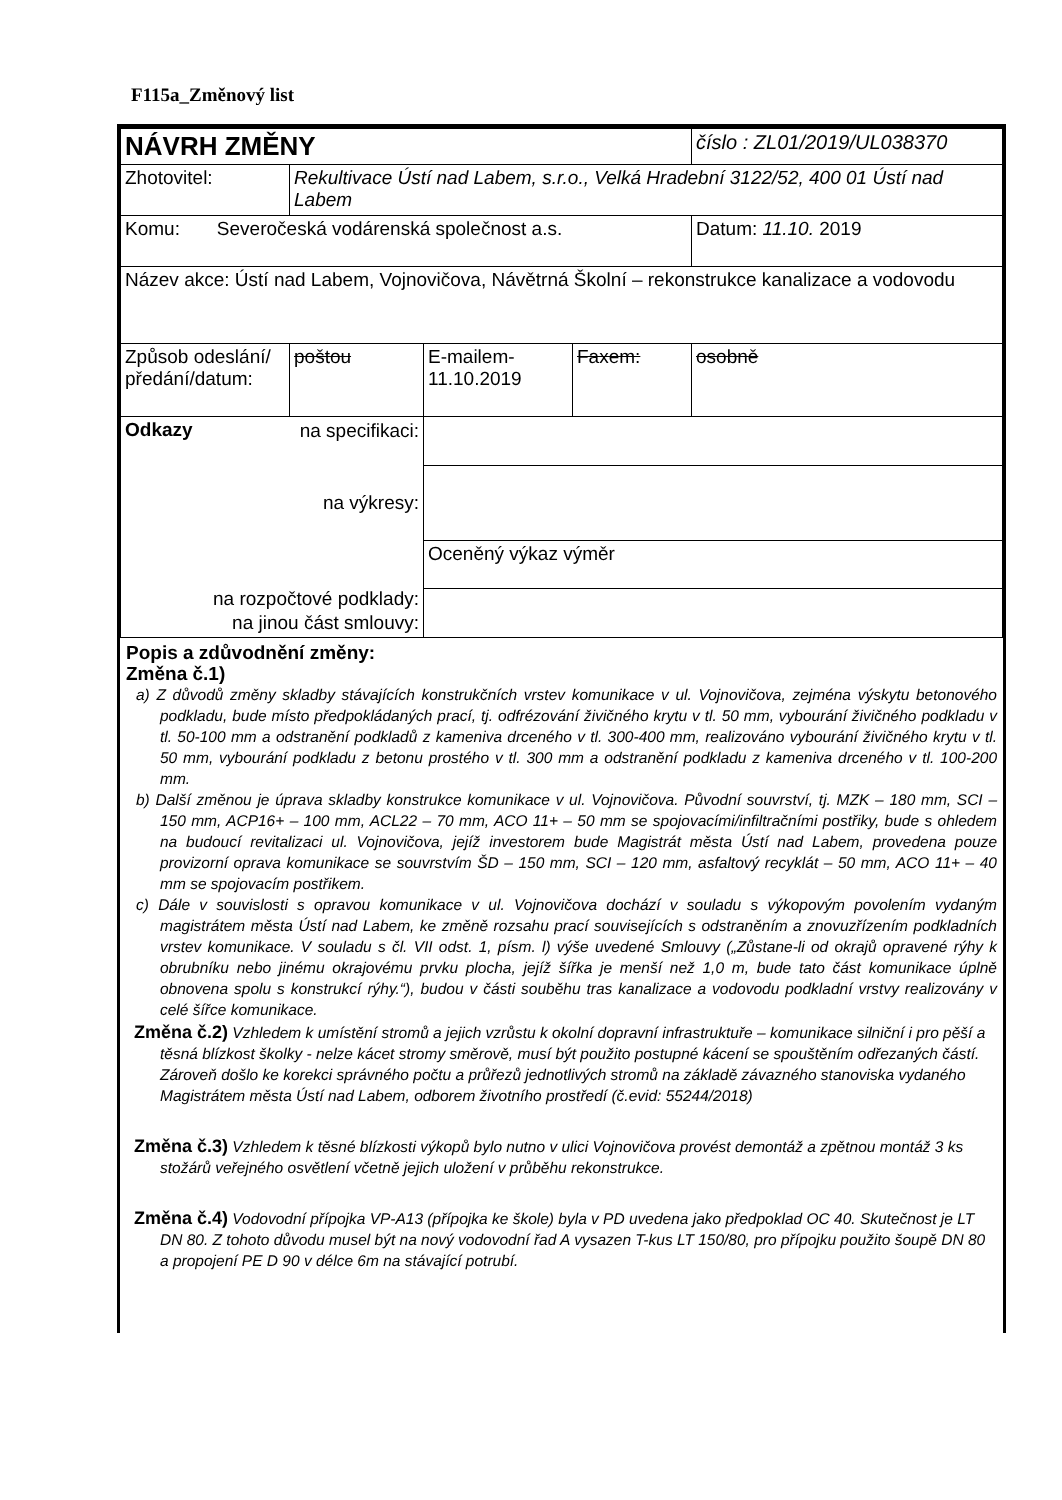F115a_Změnový list
| NÁVRH ZMĚNY | | | | číslo : ZL01/2019/UL038370 |
| Zhotovitel: | Rekultivace Ústí nad Labem, s.r.o., Velká Hradební 3122/52, 400 01 Ústí nad Labem | | | |
| Komu: Severočeská vodárenská společnost a.s. | | | | Datum: 11.10. 2019 |
| Název akce: Ústí nad Labem, Vojnovičova, Návětrná Školní – rekonstrukce kanalizace a vodovodu | | | | |
| Způsob odeslání/ předání/datum: | poštou | E-mailem- 11.10.2019 | Faxem: | osobně |
| Odkazy na specifikaci: na výkresy: na rozpočtové podklady: na jinou část smlouvy: | | | | |
| | | Oceněný výkaz výměr | | |
Popis a zdůvodnění změny:
Změna č.1)
a) Z důvodů změny skladby stávajících konstrukčních vrstev komunikace v ul. Vojnovičova, zejména výskytu betonového podkladu, bude místo předpokládaných prací, tj. odfrézování živičného krytu v tl. 50 mm, vybourání živičného podkladu v tl. 50-100 mm a odstranění podkladů z kameniva drceného v tl. 300-400 mm, realizováno vybourání živičného krytu v tl. 50 mm, vybourání podkladu z betonu prostého v tl. 300 mm a odstranění podkladu z kameniva drceného v tl. 100-200 mm.
b) Další změnou je úprava skladby konstrukce komunikace v ul. Vojnovičova. Původní souvrství, tj. MZK – 180 mm, SCI – 150 mm, ACP16+ – 100 mm, ACL22 – 70 mm, ACO 11+ – 50 mm se spojovacími/infiltračními postřiky, bude s ohledem na budoucí revitalizaci ul. Vojnovičova, jejíž investorem bude Magistrát města Ústí nad Labem, provedena pouze provizorní oprava komunikace se souvrstvím ŠD – 150 mm, SCI – 120 mm, asfaltový recyklát – 50 mm, ACO 11+ – 40 mm se spojovacím postřikem.
c) Dále v souvislosti s opravou komunikace v ul. Vojnovičova dochází v souladu s výkopovým povolením vydaným magistrátem města Ústí nad Labem, ke změně rozsahu prací souvisejících s odstraněním a znovuzřízením podkladních vrstev komunikace. V souladu s čl. VII odst. 1, písm. l) výše uvedené Smlouvy („Zůstane-li od okrajů opravené rýhy k obrubníku nebo jinému okrajovému prvku plocha, jejíž šířka je menší než 1,0 m, bude tato část komunikace úplně obnovena spolu s konstrukcí rýhy.“), budou v části souběhu tras kanalizace a vodovodu podkladní vrstvy realizovány v celé šířce komunikace.
Změna č.2) Vzhledem k umístění stromů a jejich vzrůstu k okolní dopravní infrastruktuře – komunikace silniční i pro pěší a těsná blízkost školky - nelze kácet stromy směrově, musí být použito postupné kácení se spouštěním odřezaných částí. Zároveň došlo ke korekci správného počtu a průřezů jednotlivých stromů na základě závazného stanoviska vydaného Magistrátem města Ústí nad Labem, odborem životního prostředí (č.evid: 55244/2018)
Změna č.3) Vzhledem k těsné blízkosti výkopů bylo nutno v ulici Vojnovičova provést demontáž a zpětnou montáž 3 ks stožárů veřejného osvětlení včetně jejich uložení v průběhu rekonstrukce.
Změna č.4) Vodovodní přípojka VP-A13 (přípojka ke škole) byla v PD uvedena jako předpoklad OC 40. Skutečnost je LT DN 80. Z tohoto důvodu musel být na nový vodovodní řad A vysazen T-kus LT 150/80, pro přípojku použito šoupě DN 80 a propojení PE D 90 v délce 6m na stávající potrubí.